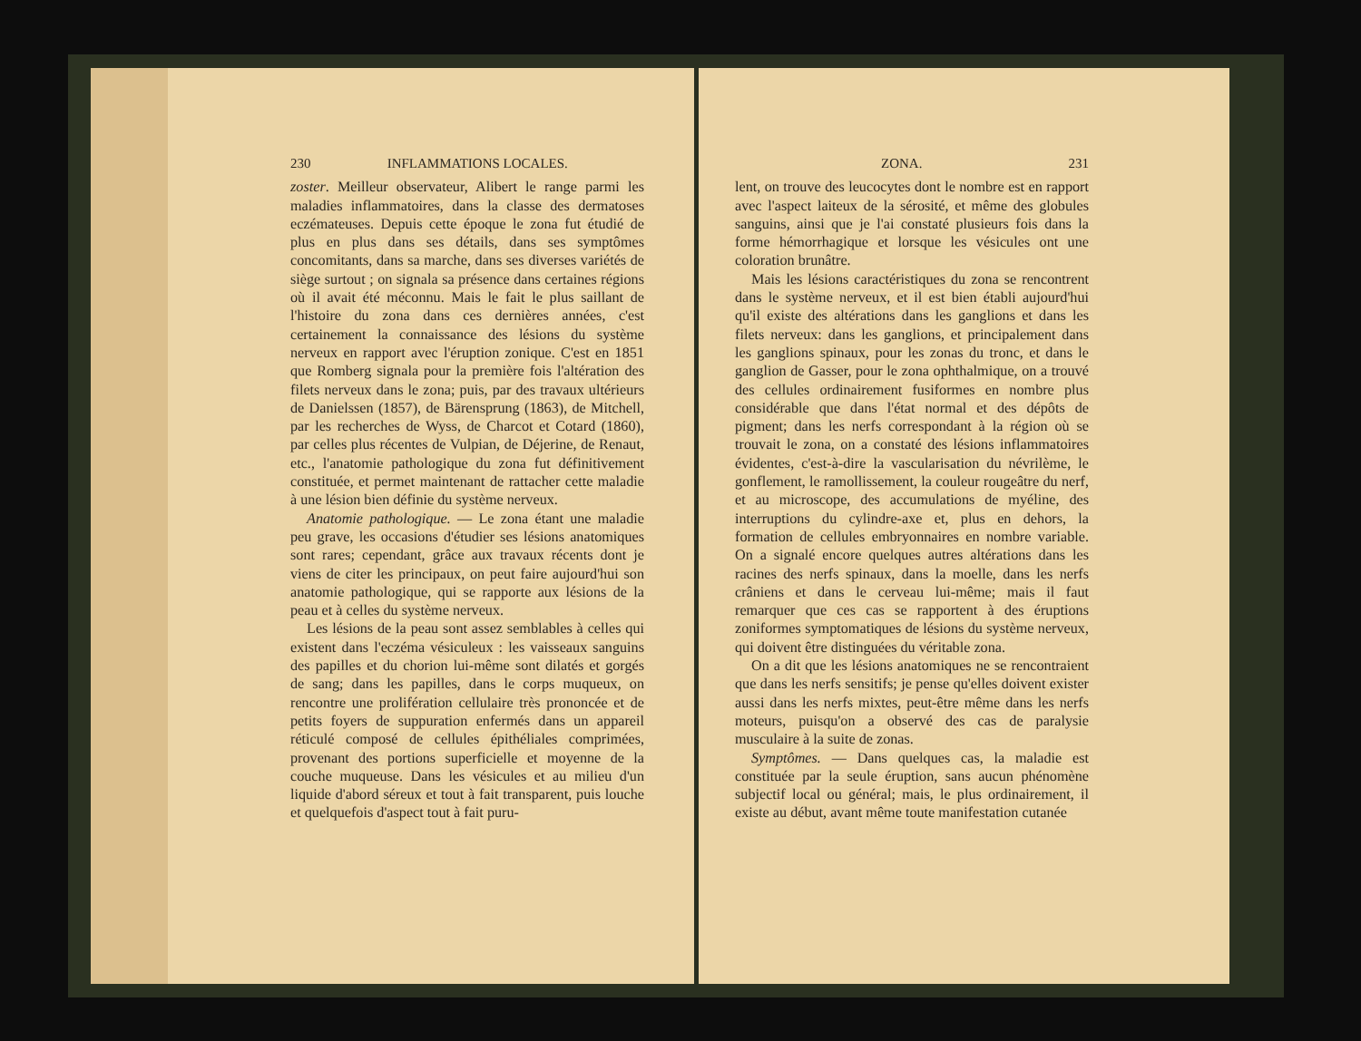230 INFLAMMATIONS LOCALES.
zoster. Meilleur observateur, Alibert le range parmi les maladies inflammatoires, dans la classe des dermatoses eczémateuses. Depuis cette époque le zona fut étudié de plus en plus dans ses détails, dans ses symptômes concomitants, dans sa marche, dans ses diverses variétés de siège surtout ; on signala sa présence dans certaines régions où il avait été méconnu. Mais le fait le plus saillant de l'histoire du zona dans ces dernières années, c'est certainement la connaissance des lésions du système nerveux en rapport avec l'éruption zonique. C'est en 1851 que Romberg signala pour la première fois l'altération des filets nerveux dans le zona; puis, par des travaux ultérieurs de Danielssen (1857), de Bärensprung (1863), de Mitchell, par les recherches de Wyss, de Charcot et Cotard (1860), par celles plus récentes de Vulpian, de Déjerine, de Renaut, etc., l'anatomie pathologique du zona fut définitivement constituée, et permet maintenant de rattacher cette maladie à une lésion bien définie du système nerveux.
Anatomie pathologique. — Le zona étant une maladie peu grave, les occasions d'étudier ses lésions anatomiques sont rares; cependant, grâce aux travaux récents dont je viens de citer les principaux, on peut faire aujourd'hui son anatomie pathologique, qui se rapporte aux lésions de la peau et à celles du système nerveux.
Les lésions de la peau sont assez semblables à celles qui existent dans l'eczéma vésiculeux : les vaisseaux sanguins des papilles et du chorion lui-même sont dilatés et gorgés de sang; dans les papilles, dans le corps muqueux, on rencontre une prolifération cellulaire très prononcée et de petits foyers de suppuration enfermés dans un appareil réticulé composé de cellules épithéliales comprimées, provenant des portions superficielle et moyenne de la couche muqueuse. Dans les vésicules et au milieu d'un liquide d'abord séreux et tout à fait transparent, puis louche et quelquefois d'aspect tout à fait puru-
ZONA. 231
lent, on trouve des leucocytes dont le nombre est en rapport avec l'aspect laiteux de la sérosité, et même des globules sanguins, ainsi que je l'ai constaté plusieurs fois dans la forme hémorrhagique et lorsque les vésicules ont une coloration brunâtre.
Mais les lésions caractéristiques du zona se rencontrent dans le système nerveux, et il est bien établi aujourd'hui qu'il existe des altérations dans les ganglions et dans les filets nerveux: dans les ganglions, et principalement dans les ganglions spinaux, pour les zonas du tronc, et dans le ganglion de Gasser, pour le zona ophthalmique, on a trouvé des cellules ordinairement fusiformes en nombre plus considérable que dans l'état normal et des dépôts de pigment; dans les nerfs correspondant à la région où se trouvait le zona, on a constaté des lésions inflammatoires évidentes, c'est-à-dire la vascularisation du névrilème, le gonflement, le ramollissement, la couleur rougeâtre du nerf, et au microscope, des accumulations de myéline, des interruptions du cylindre-axe et, plus en dehors, la formation de cellules embryonnaires en nombre variable. On a signalé encore quelques autres altérations dans les racines des nerfs spinaux, dans la moelle, dans les nerfs crâniens et dans le cerveau lui-même; mais il faut remarquer que ces cas se rapportent à des éruptions zoniformes symptomatiques de lésions du système nerveux, qui doivent être distinguées du véritable zona.
On a dit que les lésions anatomiques ne se rencontraient que dans les nerfs sensitifs; je pense qu'elles doivent exister aussi dans les nerfs mixtes, peut-être même dans les nerfs moteurs, puisqu'on a observé des cas de paralysie musculaire à la suite de zonas.
Symptômes. — Dans quelques cas, la maladie est constituée par la seule éruption, sans aucun phénomène subjectif local ou général; mais, le plus ordinairement, il existe au début, avant même toute manifestation cutanée